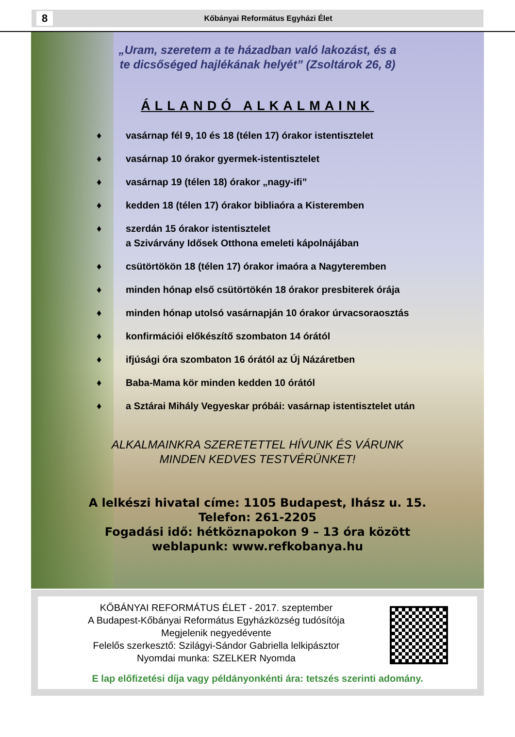8
Kőbányai Református Egyházi Élet
„Uram, szeretem a te házadban való lakozást, és a
te dicsőséged hajlékának helyét” (Zsoltárok 26, 8)
ÁLLANDÓ ALKALMAINK
♦ vasárnap fél 9, 10 és 18 (télen 17) órakor istentisztelet
♦ vasárnap 10 órakor gyermek-istentisztelet
♦ vasárnap 19 (télen 18) órakor „nagy-ifi”
♦ kedden 18 (télen 17) órakor bibliaóra a Kisteremben
♦ szerdán 15 órakor istentisztelet
a Szivárvány Idősek Otthona emeleti kápolnájában
♦ csütörtökön 18 (télen 17) órakor imaóra a Nagyteremben
♦ minden hónap első csütörtökén 18 órakor presbiterek órája
♦ minden hónap utolsó vasárnapján 10 órakor úrvacsoraosztás
♦ konfirmációi előkészítő szombaton 14 órától
♦ ifjúsági óra szombaton 16 órától az Új Názáretben
♦ Baba-Mama kör minden kedden 10 órától
♦ a Sztárai Mihály Vegyeskar próbái: vasárnap istentisztelet után
ALKALMAINKRA SZERETETTEL HÍVUNK ÉS VÁRUNK
MINDEN KEDVES TESTVÉRÜNKET!
A lelkészi hivatal címe: 1105 Budapest, Ihász u. 15.
Telefon: 261-2205
Fogadási idő: hétköznapokon 9 – 13 óra között
weblapunk: www.refkobanya.hu
KŐBÁNYAI REFORMÁTUS ÉLET - 2017. szeptember
A Budapest-Kőbányai Református Egyházközség tudósítója
Megjelenik negyedévente
Felelős szerkesztő: Szilágyi-Sándor Gabriella lelkipásztor
Nyomdai munka: SZELKER Nyomda
E lap előfizetési díja vagy példányonkénti ára: tetszés szerinti adomány.